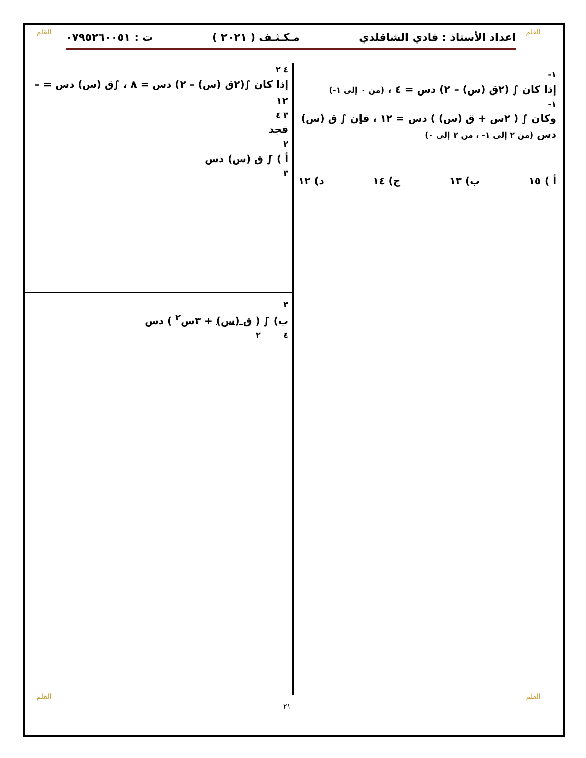القلم
القلم اعداد الأستاذ : فادي الشاقلدي مـكـثـف ( ٢٠٢١ ) ت : ٠٧٩٥٢٦٠٠٥١
١-
إذا كان ∫ (٢ق (س) – ٢) دس = ٤ ، (من ٠ إلى ١-)
١-
وكان ∫ ( ٢س + ق (س) ) دس = ١٢ ، فإن ∫ ق (س) دس (من ٢ إلى ١- ، من ٢ إلى ٠)
أ ) ١٥ ب) ١٣ ج) ١٤ د) ١٢
٤ ٢
إذا كان ∫(٢ق (س) – ٢) دس = ٨ ، ∫ق (س) دس = – ١٢
٣ ٤
فجد
٢
أ ) ∫ ق (س) دس
٣
٣
ب) ∫ ( ق (س) + ٣س<sup>٢</sup> ) دس
٤ ٢
٢١
القلم القلم